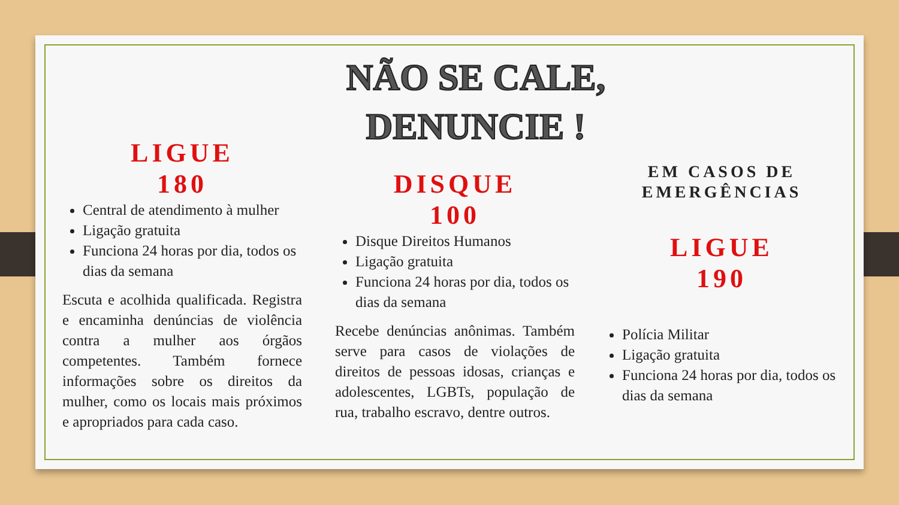NÃO SE CALE, DENUNCIE !
LIGUE
180
Central de atendimento à mulher
Ligação gratuita
Funciona 24 horas por dia, todos os dias da semana
Escuta e acolhida qualificada. Registra e encaminha denúncias de violência contra a mulher aos órgãos competentes. Também fornece informações sobre os direitos da mulher, como os locais mais próximos e apropriados para cada caso.
DISQUE
100
Disque Direitos Humanos
Ligação gratuita
Funciona 24 horas por dia, todos os dias da semana
Recebe denúncias anônimas. Também serve para casos de violações de direitos de pessoas idosas, crianças e adolescentes, LGBTs, população de rua, trabalho escravo, dentre outros.
EM CASOS DE EMERGÊNCIAS
LIGUE
190
Polícia Militar
Ligação gratuita
Funciona 24 horas por dia, todos os dias da semana